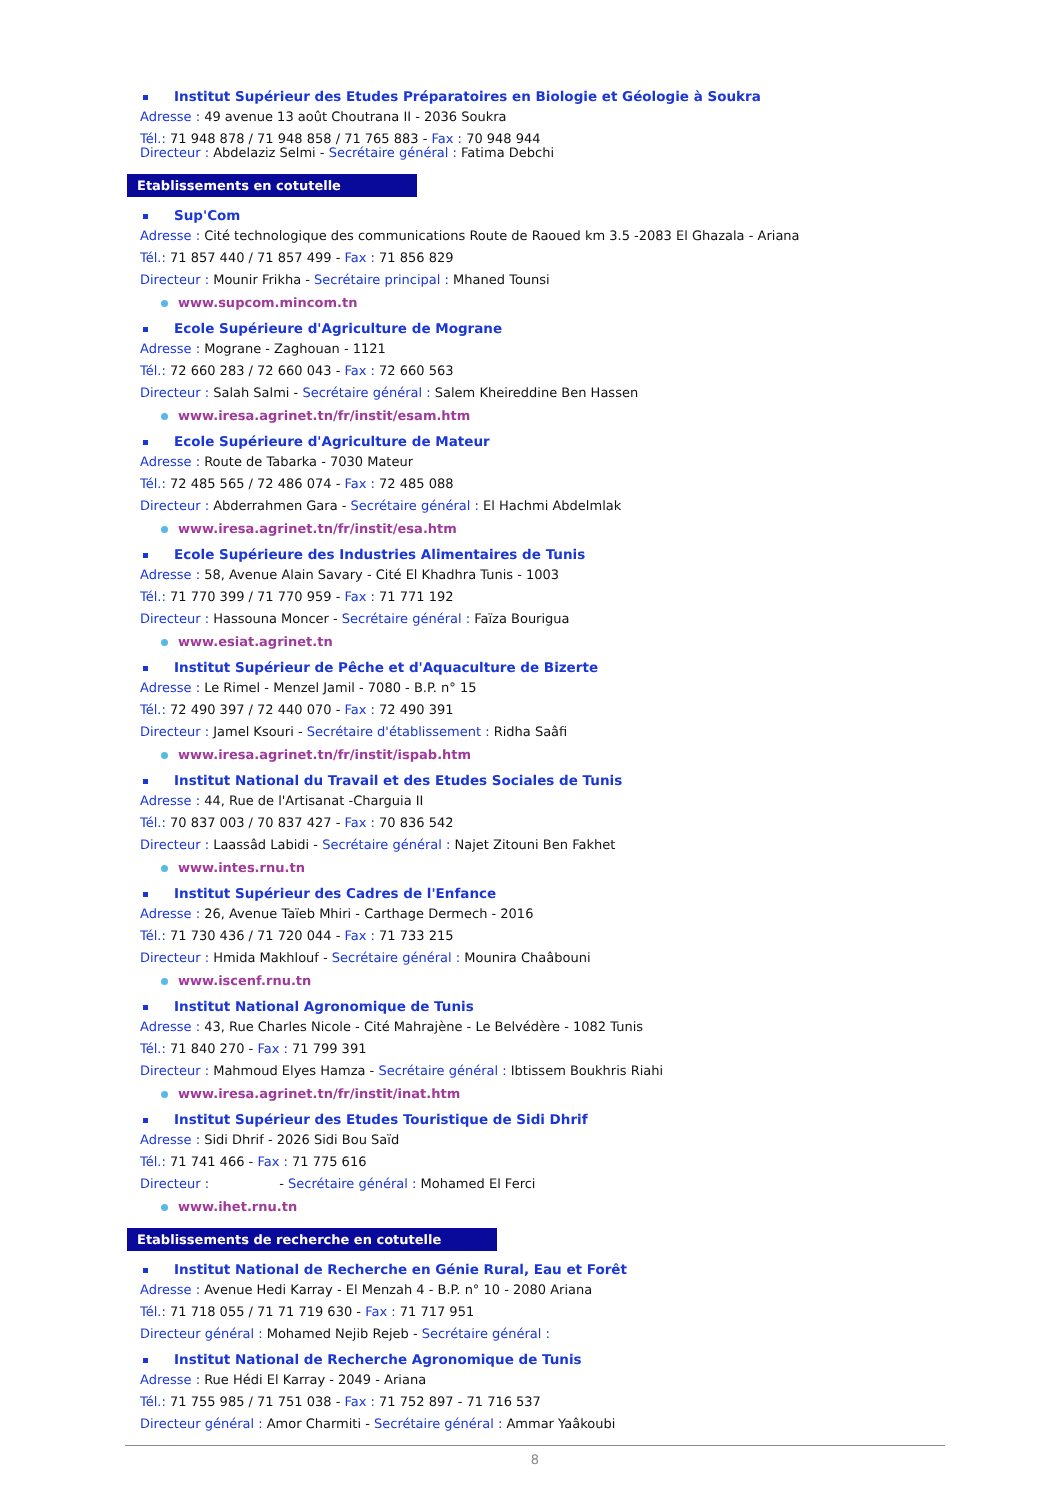Institut Supérieur des Etudes Préparatoires en Biologie et Géologie à Soukra
Adresse : 49 avenue 13 août Choutrana II - 2036 Soukra
Tél.: 71 948 878 / 71 948 858 / 71 765 883 - Fax : 70 948 944
Directeur : Abdelaziz Selmi - Secrétaire général : Fatima Debchi
Etablissements en cotutelle
Sup'Com
Adresse : Cité technologique des communications Route de Raoued km 3.5 -2083 El Ghazala - Ariana
Tél.: 71 857 440 / 71 857 499 - Fax : 71 856 829
Directeur : Mounir Frikha - Secrétaire principal : Mhaned Tounsi
www.supcom.mincom.tn
Ecole Supérieure d'Agriculture de Mograne
Adresse : Mograne - Zaghouan - 1121
Tél.: 72 660 283 / 72 660 043 - Fax : 72 660 563
Directeur : Salah Salmi - Secrétaire général : Salem Kheireddine Ben Hassen
www.iresa.agrinet.tn/fr/instit/esam.htm
Ecole Supérieure d'Agriculture de Mateur
Adresse : Route de Tabarka - 7030 Mateur
Tél.: 72 485 565 / 72 486 074 - Fax : 72 485 088
Directeur : Abderrahmen Gara - Secrétaire général : El Hachmi Abdelmlak
www.iresa.agrinet.tn/fr/instit/esa.htm
Ecole Supérieure des Industries Alimentaires de Tunis
Adresse : 58, Avenue Alain Savary - Cité El Khadhra Tunis - 1003
Tél.: 71 770 399 / 71 770 959 - Fax : 71 771 192
Directeur : Hassouna Moncer - Secrétaire général : Faïza Bourigua
www.esiat.agrinet.tn
Institut Supérieur de Pêche et d'Aquaculture de Bizerte
Adresse : Le Rimel - Menzel Jamil - 7080 - B.P. n° 15
Tél.: 72 490 397 / 72 440 070 - Fax : 72 490 391
Directeur : Jamel Ksouri - Secrétaire d'établissement : Ridha Saâfi
www.iresa.agrinet.tn/fr/instit/ispab.htm
Institut National du Travail et des Etudes Sociales de Tunis
Adresse : 44, Rue de l'Artisanat -Charguia II
Tél.: 70 837 003 / 70 837 427 - Fax : 70 836 542
Directeur : Laassâd Labidi - Secrétaire général : Najet Zitouni Ben Fakhet
www.intes.rnu.tn
Institut Supérieur des Cadres de l'Enfance
Adresse : 26, Avenue Taïeb Mhiri - Carthage Dermech - 2016
Tél.: 71 730 436 / 71 720 044 - Fax : 71 733 215
Directeur : Hmida Makhlouf - Secrétaire général : Mounira Chaâbouni
www.iscenf.rnu.tn
Institut National Agronomique de Tunis
Adresse : 43, Rue Charles Nicole - Cité Mahrajène - Le Belvédère - 1082 Tunis
Tél.: 71 840 270 - Fax : 71 799 391
Directeur : Mahmoud Elyes Hamza - Secrétaire général : Ibtissem Boukhris Riahi
www.iresa.agrinet.tn/fr/instit/inat.htm
Institut Supérieur des Etudes Touristique de Sidi Dhrif
Adresse : Sidi Dhrif - 2026 Sidi Bou Saïd
Tél.: 71 741 466 - Fax : 71 775 616
Directeur : - Secrétaire général : Mohamed El Ferci
www.ihet.rnu.tn
Etablissements de recherche en cotutelle
Institut National de Recherche en Génie Rural, Eau et Forêt
Adresse : Avenue Hedi Karray - El Menzah 4 - B.P. n° 10 - 2080 Ariana
Tél.: 71 718 055 / 71 71 719 630 - Fax : 71 717 951
Directeur général : Mohamed Nejib Rejeb - Secrétaire général :
Institut National de Recherche Agronomique de Tunis
Adresse : Rue Hédi El Karray - 2049 - Ariana
Tél.: 71 755 985 / 71 751 038 - Fax : 71 752 897 - 71 716 537
Directeur général : Amor Charmiti - Secrétaire général : Ammar Yaâkoubi
8